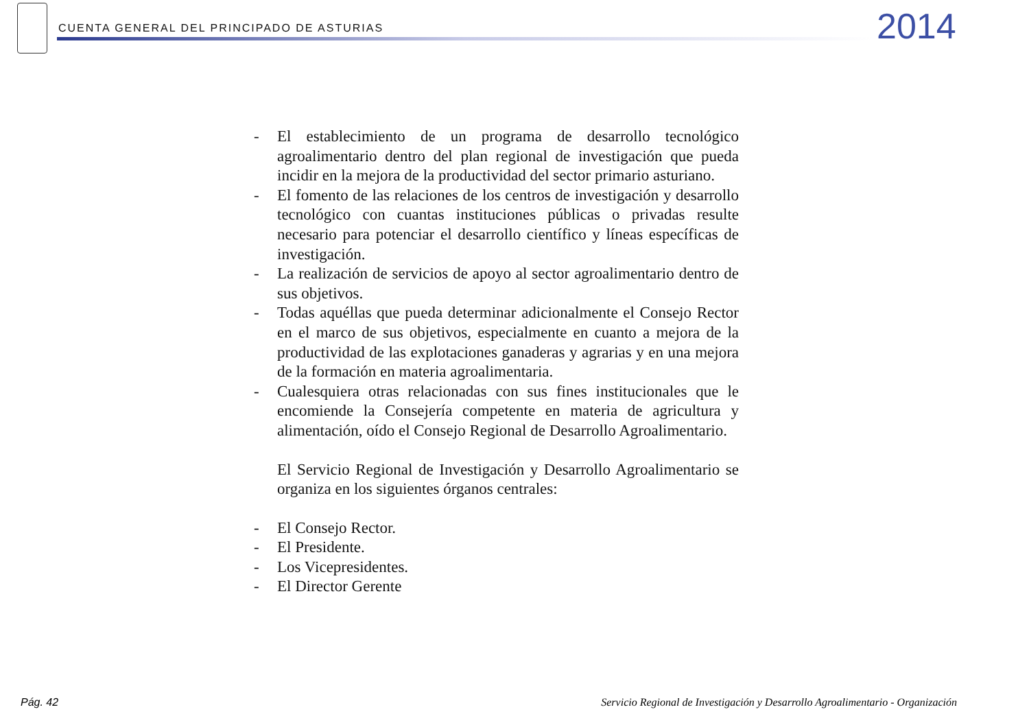CUENTA GENERAL DEL PRINCIPADO DE ASTURIAS
2014
- El establecimiento de un programa de desarrollo tecnológico agroalimentario dentro del plan regional de investigación que pueda incidir en la mejora de la productividad del sector primario asturiano.
- El fomento de las relaciones de los centros de investigación y desarrollo tecnológico con cuantas instituciones públicas o privadas resulte necesario para potenciar el desarrollo científico y líneas específicas de investigación.
- La realización de servicios de apoyo al sector agroalimentario dentro de sus objetivos.
- Todas aquéllas que pueda determinar adicionalmente el Consejo Rector en el marco de sus objetivos, especialmente en cuanto a mejora de la productividad de las explotaciones ganaderas y agrarias y en una mejora de la formación en materia agroalimentaria.
- Cualesquiera otras relacionadas con sus fines institucionales que le encomiende la Consejería competente en materia de agricultura y alimentación, oído el Consejo Regional de Desarrollo Agroalimentario.
El Servicio Regional de Investigación y Desarrollo Agroalimentario se organiza en los siguientes órganos centrales:
- El Consejo Rector.
- El Presidente.
- Los Vicepresidentes.
- El Director Gerente
Pág. 42
Servicio Regional de Investigación y Desarrollo Agroalimentario - Organización